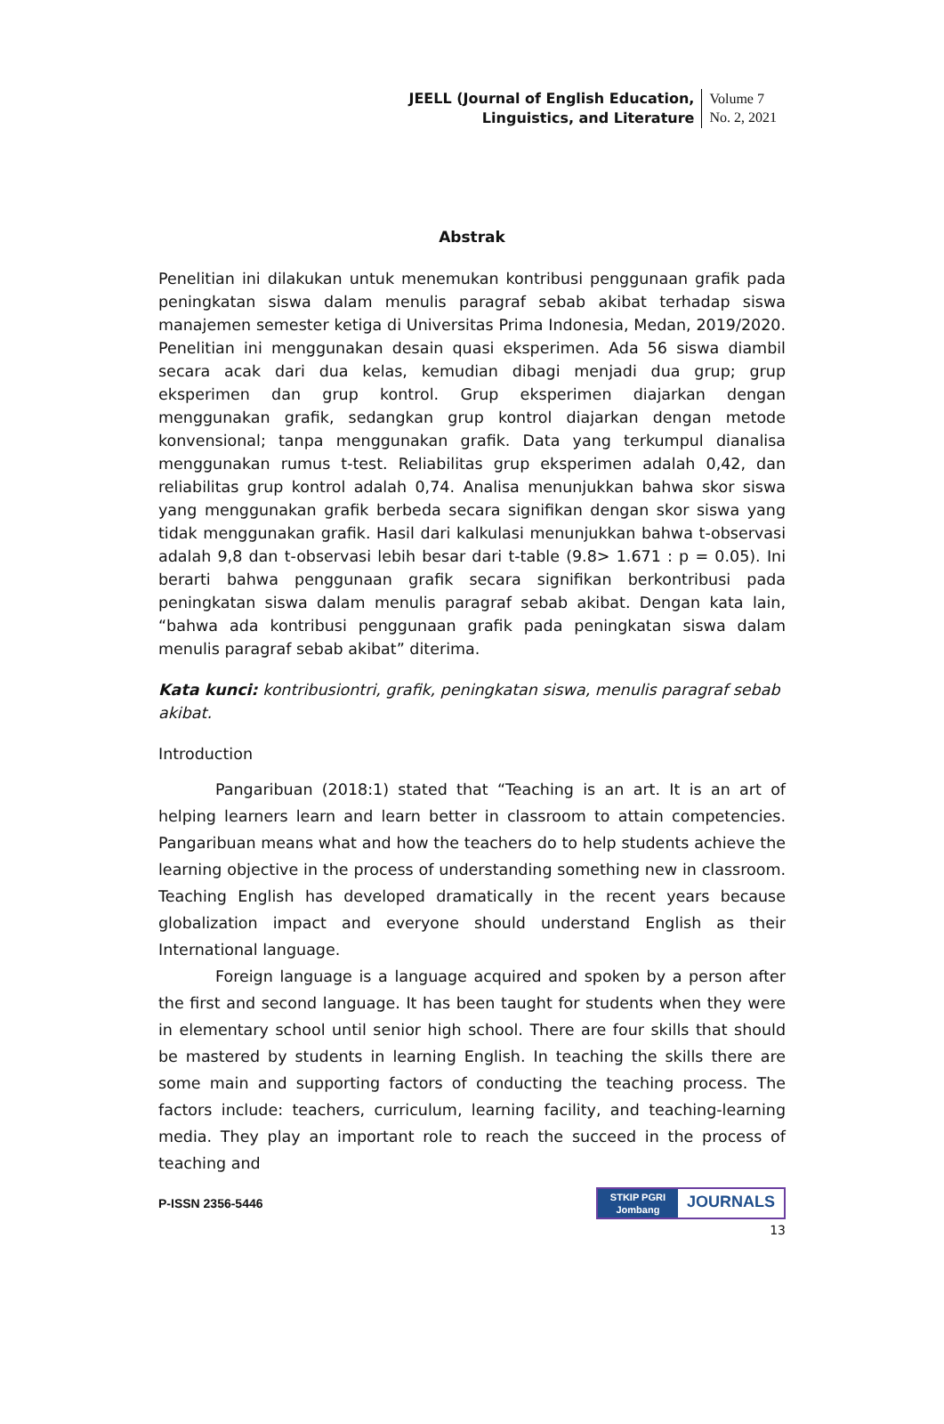JEELL (Journal of English Education,
Linguistics, and Literature
Volume 7
No. 2, 2021
Abstrak
Penelitian ini dilakukan untuk menemukan kontribusi penggunaan grafik pada peningkatan siswa dalam menulis paragraf sebab akibat terhadap siswa manajemen semester ketiga di Universitas Prima Indonesia, Medan, 2019/2020. Penelitian ini menggunakan desain quasi eksperimen. Ada 56 siswa diambil secara acak dari dua kelas, kemudian dibagi menjadi dua grup; grup eksperimen dan grup kontrol. Grup eksperimen diajarkan dengan menggunakan grafik, sedangkan grup kontrol diajarkan dengan metode konvensional; tanpa menggunakan grafik. Data yang terkumpul dianalisa menggunakan rumus t-test. Reliabilitas grup eksperimen adalah 0,42, dan reliabilitas grup kontrol adalah 0,74. Analisa menunjukkan bahwa skor siswa yang menggunakan grafik berbeda secara signifikan dengan skor siswa yang tidak menggunakan grafik. Hasil dari kalkulasi menunjukkan bahwa t-observasi adalah 9,8 dan t-observasi lebih besar dari t-table (9.8> 1.671 : p = 0.05). Ini berarti bahwa penggunaan grafik secara signifikan berkontribusi pada peningkatan siswa dalam menulis paragraf sebab akibat. Dengan kata lain, “bahwa ada kontribusi penggunaan grafik pada peningkatan siswa dalam menulis paragraf sebab akibat” diterima.
Kata kunci: kontribusiontri, grafik, peningkatan siswa, menulis paragraf sebab akibat.
Introduction
Pangaribuan (2018:1) stated that “Teaching is an art. It is an art of helping learners learn and learn better in classroom to attain competencies. Pangaribuan means what and how the teachers do to help students achieve the learning objective in the process of understanding something new in classroom. Teaching English has developed dramatically in the recent years because globalization impact and everyone should understand English as their International language.
Foreign language is a language acquired and spoken by a person after the first and second language. It has been taught for students when they were in elementary school until senior high school. There are four skills that should be mastered by students in learning English. In teaching the skills there are some main and supporting factors of conducting the teaching process. The factors include: teachers, curriculum, learning facility, and teaching-learning media. They play an important role to reach the succeed in the process of teaching and
P-ISSN 2356-5446
STKIP PGRI
Jombang
JOURNALS
13